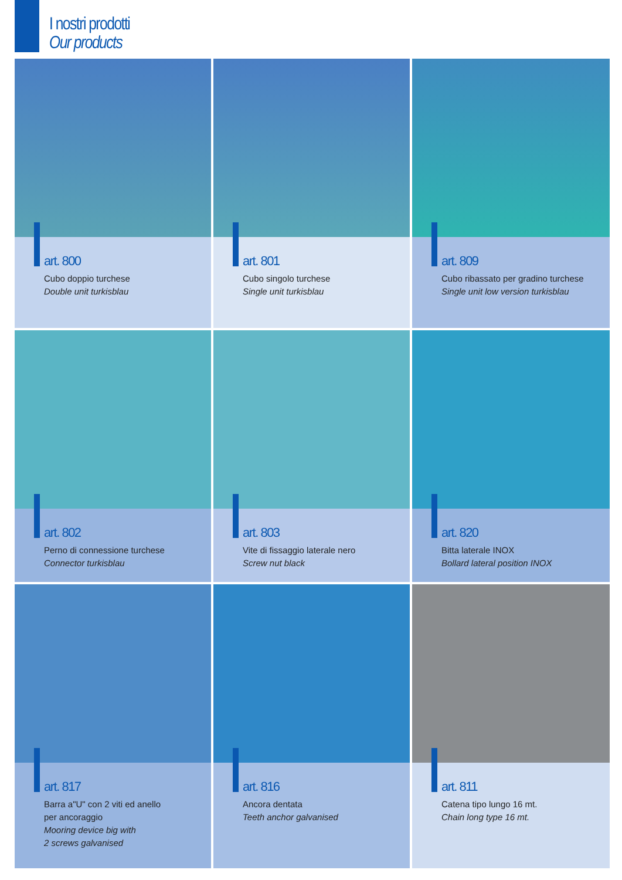I nostri prodotti
Our products
art. 800
Cubo doppio turchese
Double unit turkisblau
art. 801
Cubo singolo turchese
Single unit turkisblau
art. 809
Cubo ribassato per gradino turchese
Single unit low version turkisblau
art. 802
Perno di connessione turchese
Connector turkisblau
art. 803
Vite di fissaggio laterale nero
Screw nut black
art. 820
Bitta laterale INOX
Bollard lateral position INOX
art. 817
Barra a"U" con 2 viti ed anello
per ancoraggio
Mooring device big with
2 screws galvanised
art. 816
Ancora dentata
Teeth anchor galvanised
art. 811
Catena tipo lungo 16 mt.
Chain long type 16 mt.